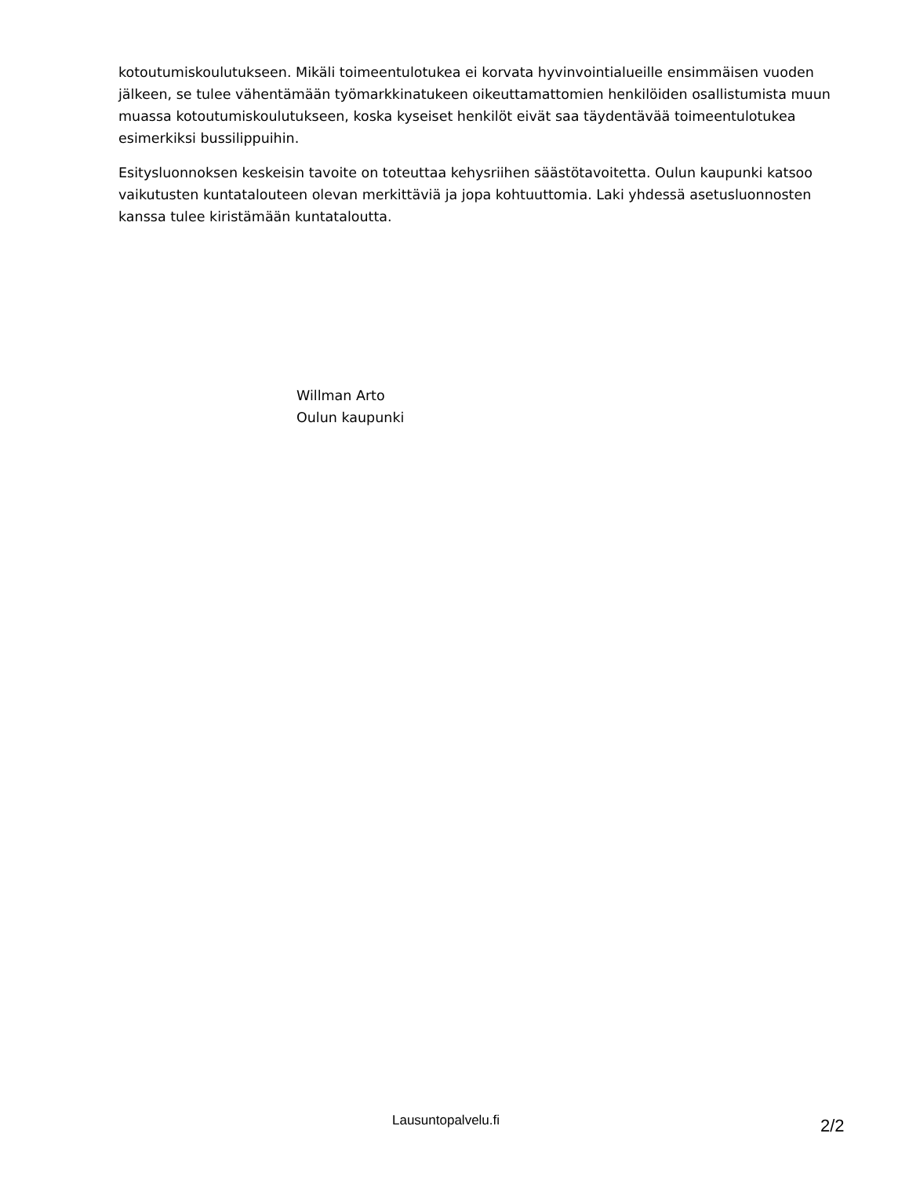kotoutumiskoulutukseen. Mikäli toimeentulotukea ei korvata hyvinvointialueille ensimmäisen vuoden jälkeen, se tulee vähentämään työmarkkinatukeen oikeuttamattomien henkilöiden osallistumista muun muassa kotoutumiskoulutukseen, koska kyseiset henkilöt eivät saa täydentävää toimeentulotukea esimerkiksi bussilippuihin.
Esitysluonnoksen keskeisin tavoite on toteuttaa kehysriihen säästötavoitetta. Oulun kaupunki katsoo vaikutusten kuntatalouteen olevan merkittäviä ja jopa kohtuuttomia. Laki yhdessä asetusluonnosten kanssa tulee kiristämään kuntataloutta.
Willman Arto
Oulun kaupunki
Lausuntopalvelu.fi 2/2